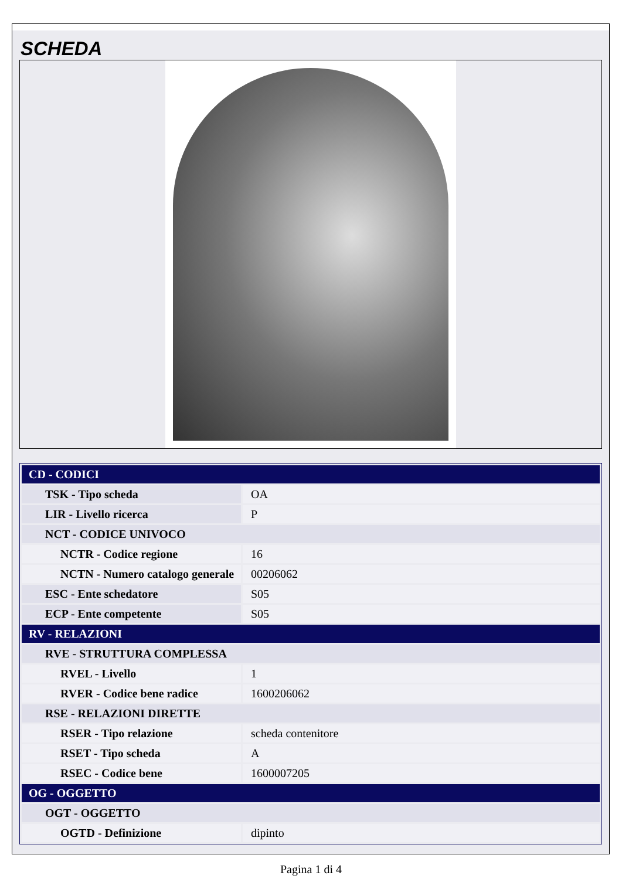SCHEDA
| CD - CODICI | |
| TSK - Tipo scheda | OA |
| LIR - Livello ricerca | P |
| NCT - CODICE UNIVOCO | |
| NCTR - Codice regione | 16 |
| NCTN - Numero catalogo generale | 00206062 |
| ESC - Ente schedatore | S05 |
| ECP - Ente competente | S05 |
| RV - RELAZIONI | |
| RVE - STRUTTURA COMPLESSA | |
| RVEL - Livello | 1 |
| RVER - Codice bene radice | 1600206062 |
| RSE - RELAZIONI DIRETTE | |
| RSER - Tipo relazione | scheda contenitore |
| RSET - Tipo scheda | A |
| RSEC - Codice bene | 1600007205 |
| OG - OGGETTO | |
| OGT - OGGETTO | |
| OGTD - Definizione | dipinto |
Pagina 1 di 4